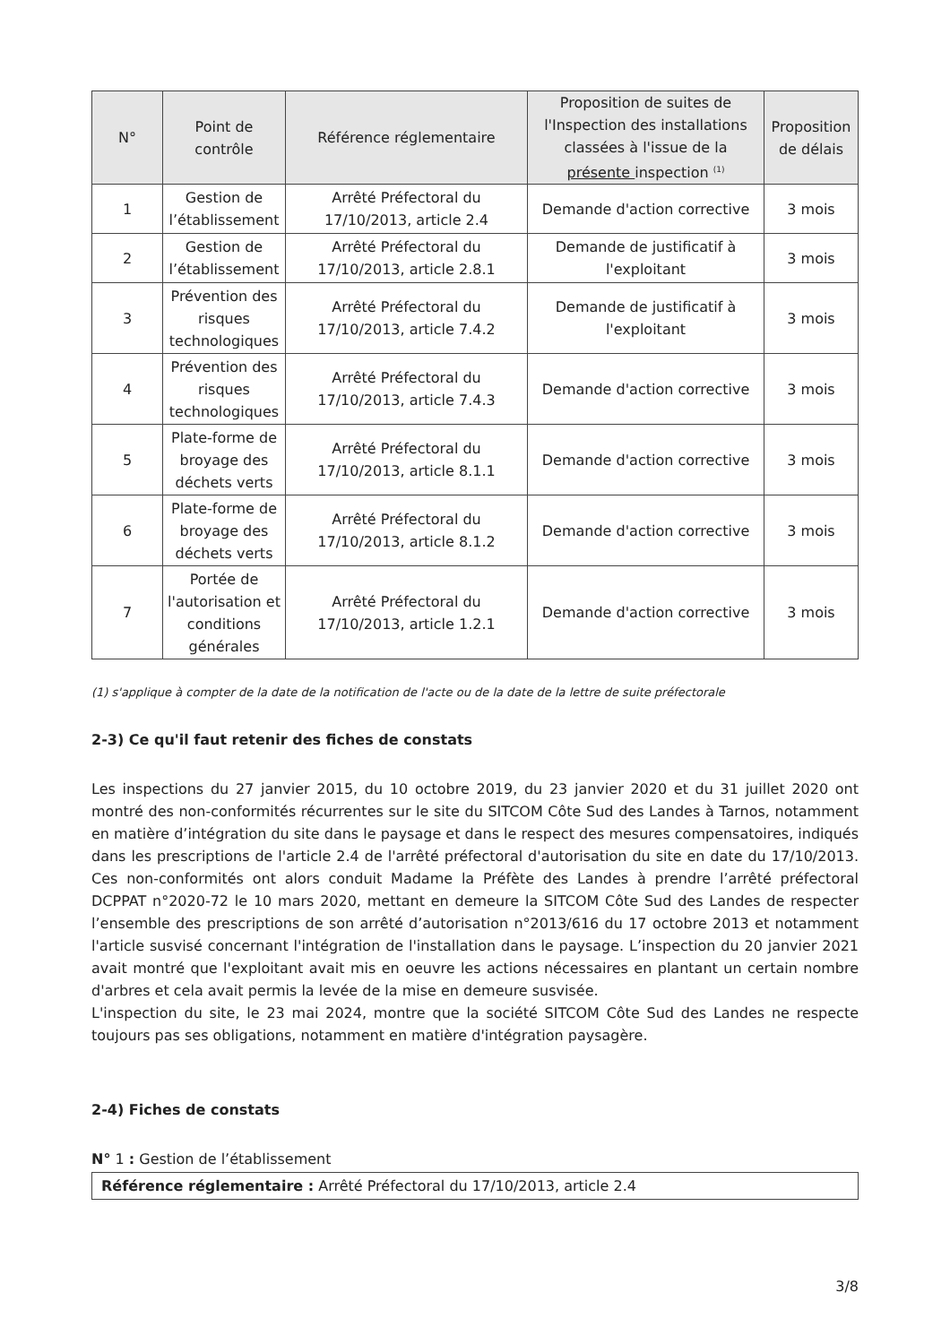| N° | Point de contrôle | Référence réglementaire | Proposition de suites de l'Inspection des installations classées à l'issue de la présente inspection <sup>(1)</sup> | Proposition de délais |
| --- | --- | --- | --- | --- |
| 1 | Gestion de l’établissement | Arrêté Préfectoral du 17/10/2013, article 2.4 | Demande d'action corrective | 3 mois |
| 2 | Gestion de l’établissement | Arrêté Préfectoral du 17/10/2013, article 2.8.1 | Demande de justificatif à l'exploitant | 3 mois |
| 3 | Prévention des risques technologiques | Arrêté Préfectoral du 17/10/2013, article 7.4.2 | Demande de justificatif à l'exploitant | 3 mois |
| 4 | Prévention des risques technologiques | Arrêté Préfectoral du 17/10/2013, article 7.4.3 | Demande d'action corrective | 3 mois |
| 5 | Plate-forme de broyage des déchets verts | Arrêté Préfectoral du 17/10/2013, article 8.1.1 | Demande d'action corrective | 3 mois |
| 6 | Plate-forme de broyage des déchets verts | Arrêté Préfectoral du 17/10/2013, article 8.1.2 | Demande d'action corrective | 3 mois |
| 7 | Portée de l'autorisation et conditions générales | Arrêté Préfectoral du 17/10/2013, article 1.2.1 | Demande d'action corrective | 3 mois |
(1) s'applique à compter de la date de la notification de l'acte ou de la date de la lettre de suite préfectorale
2-3) Ce qu'il faut retenir des fiches de constats
Les inspections du 27 janvier 2015, du 10 octobre 2019, du 23 janvier 2020 et du 31 juillet 2020 ont montré des non-conformités récurrentes sur le site du SITCOM Côte Sud des Landes à Tarnos, notamment en matière d’intégration du site dans le paysage et dans le respect des mesures compensatoires, indiqués dans les prescriptions de l'article 2.4 de l'arrêté préfectoral d'autorisation du site en date du 17/10/2013. Ces non-conformités ont alors conduit Madame la Préfète des Landes à prendre l’arrêté préfectoral DCPPAT n°2020-72 le 10 mars 2020, mettant en demeure la SITCOM Côte Sud des Landes de respecter l’ensemble des prescriptions de son arrêté d’autorisation n°2013/616 du 17 octobre 2013 et notamment l'article susvisé concernant l'intégration de l'installation dans le paysage. L’inspection du 20 janvier 2021 avait montré que l'exploitant avait mis en oeuvre les actions nécessaires en plantant un certain nombre d'arbres et cela avait permis la levée de la mise en demeure susvisée.
L'inspection du site, le 23 mai 2024, montre que la société SITCOM Côte Sud des Landes ne respecte toujours pas ses obligations, notamment en matière d'intégration paysagère.
2-4) Fiches de constats
N° 1 : Gestion de l’établissement
Référence réglementaire : Arrêté Préfectoral du 17/10/2013, article 2.4
3/8